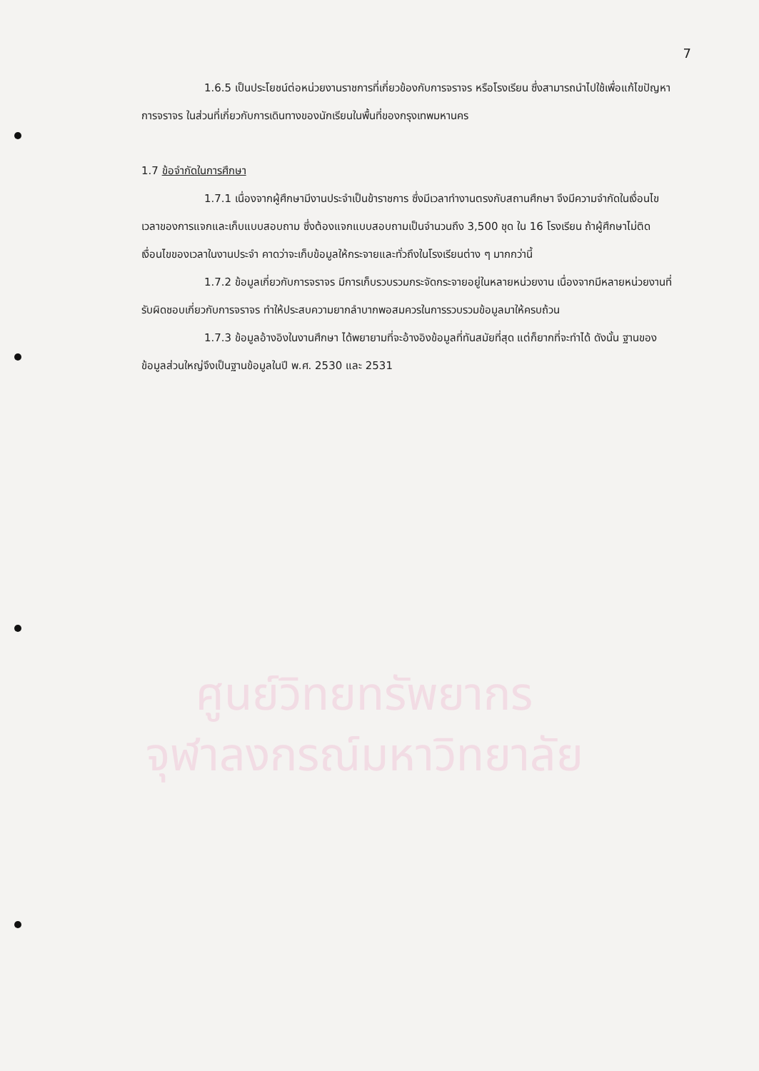7
1.6.5 เป็นประโยชน์ต่อหน่วยงานราชการที่เกี่ยวข้องกับการจราจร หรือโรงเรียน ซึ่งสามารถนำไปใช้เพื่อแก้ไขปัญหาการจราจร ในส่วนที่เกี่ยวกับการเดินทางของนักเรียนในพื้นที่ของกรุงเทพมหานคร
1.7 ข้อจำกัดในการศึกษา
1.7.1 เนื่องจากผู้ศึกษามีงานประจำเป็นข้าราชการ ซึ่งมีเวลาทำงานตรงกับสถานศึกษา จึงมีความจำกัดในเงื่อนไขเวลาของการแจกและเก็บแบบสอบถาม ซึ่งต้องแจกแบบสอบถามเป็นจำนวนถึง 3,500 ชุด ใน 16 โรงเรียน ถ้าผู้ศึกษาไม่ติดเงื่อนไขของเวลาในงานประจำ คาดว่าจะเก็บข้อมูลให้กระจายและทั่วถึงในโรงเรียนต่าง ๆ มากกว่านี้
1.7.2 ข้อมูลเกี่ยวกับการจราจร มีการเก็บรวบรวมกระจัดกระจายอยู่ในหลายหน่วยงาน เนื่องจากมีหลายหน่วยงานที่รับผิดชอบเกี่ยวกับการจราจร ทำให้ประสบความยากลำบากพอสมควรในการรวบรวมข้อมูลมาให้ครบถ้วน
1.7.3 ข้อมูลอ้างอิงในงานศึกษา ได้พยายามที่จะอ้างอิงข้อมูลที่ทันสมัยที่สุด แต่ก็ยากที่จะทำได้ ดังนั้น ฐานของข้อมูลส่วนใหญ่จึงเป็นฐานข้อมูลในปี พ.ศ. 2530 และ 2531
ศูนย์วิทยทรัพยากร
จุฬาลงกรณ์มหาวิทยาลัย